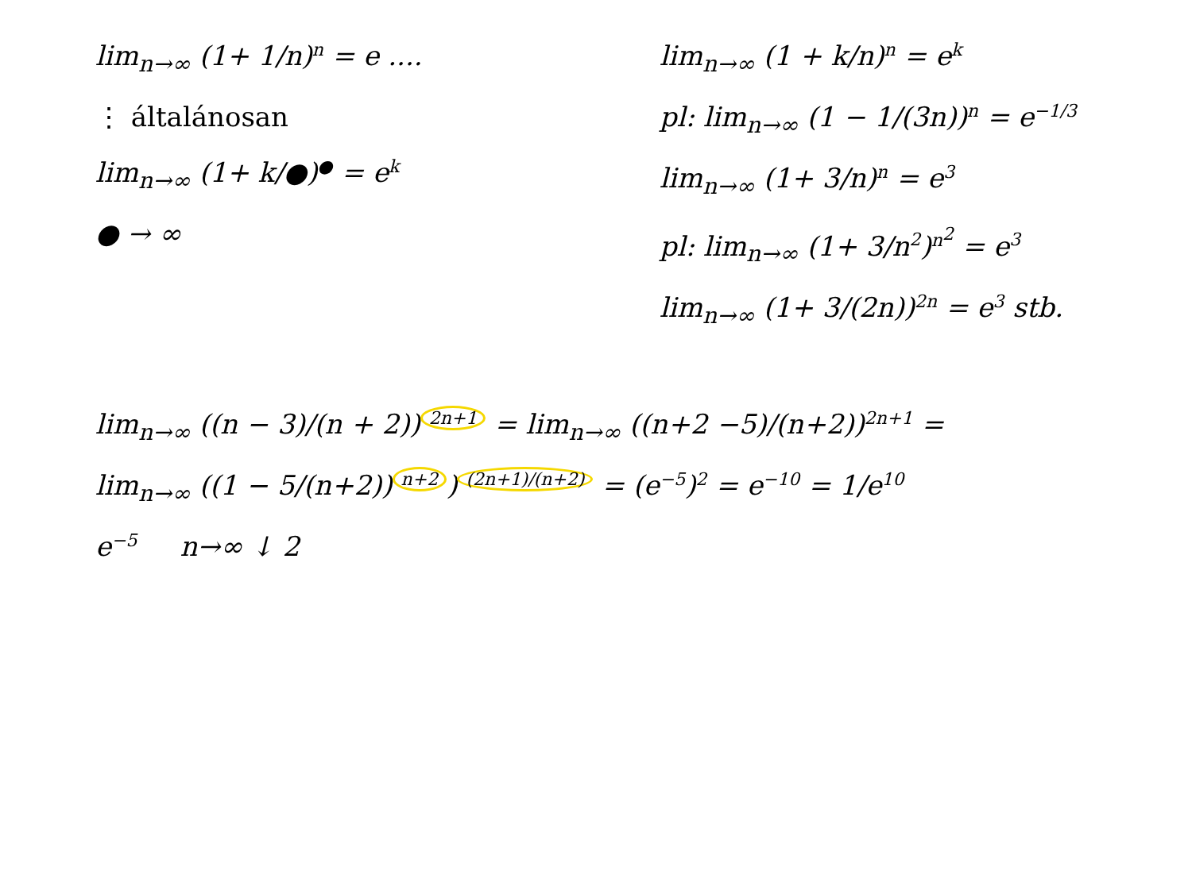lim<sub>n→∞</sub> (1+ 1/n)<sup>n</sup> = e ....
⋮ általánosan
lim<sub>n→∞</sub> (1+ k/●)<sup>●</sup> = e<sup>k</sup>
● → ∞
lim<sub>n→∞</sub> (1 + k/n)<sup>n</sup> = e<sup>k</sup>
pl: lim<sub>n→∞</sub> (1 − 1/(3n))<sup>n</sup> = e<sup>−1/3</sup>
lim<sub>n→∞</sub> (1+ 3/n)<sup>n</sup> = e<sup>3</sup>
pl: lim<sub>n→∞</sub> (1+ 3/n<sup>2</sup>)<sup>n<sup>2</sup></sup> = e<sup>3</sup>
lim<sub>n→∞</sub> (1+ 3/(2n))<sup>2n</sup> = e<sup>3</sup> stb.
lim<sub>n→∞</sub> ((n − 3)/(n + 2))<sup>2n+1</sup> = lim<sub>n→∞</sub> ((n+2 −5)/(n+2))<sup>2n+1</sup> =
lim<sub>n→∞</sub> ((1 − 5/(n+2))<sup>n+2</sup>)<sup>(2n+1)/(n+2)</sup> = (e<sup>−5</sup>)<sup>2</sup> = e<sup>−10</sup> = 1/e<sup>10</sup>
e<sup>−5</sup> n→∞ ↓ 2